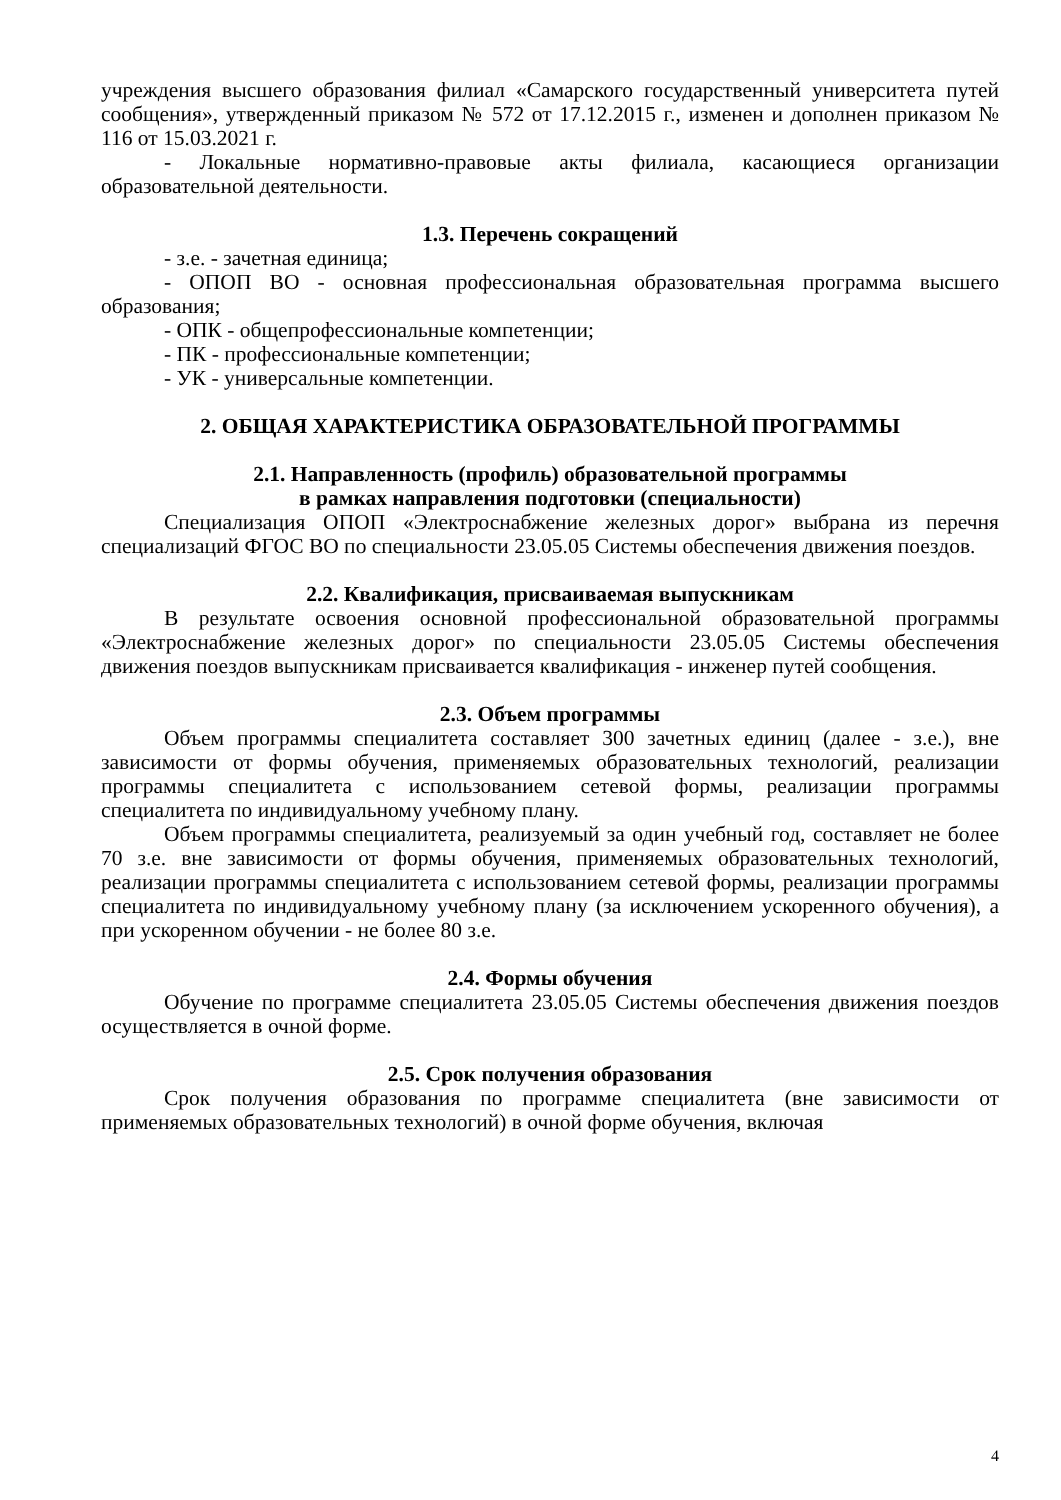учреждения высшего образования филиал «Самарского государственный университета путей сообщения», утвержденный приказом № 572 от 17.12.2015 г., изменен и дополнен приказом № 116 от 15.03.2021 г.
- Локальные нормативно-правовые акты филиала, касающиеся организации образовательной деятельности.
1.3. Перечень сокращений
- з.е. - зачетная единица;
- ОПОП ВО - основная профессиональная образовательная программа высшего образования;
- ОПК - общепрофессиональные компетенции;
- ПК - профессиональные компетенции;
- УК - универсальные компетенции.
2. ОБЩАЯ ХАРАКТЕРИСТИКА ОБРАЗОВАТЕЛЬНОЙ ПРОГРАММЫ
2.1. Направленность (профиль) образовательной программы
в рамках направления подготовки (специальности)
Специализация ОПОП «Электроснабжение железных дорог» выбрана из перечня специализаций ФГОС ВО по специальности 23.05.05 Системы обеспечения движения поездов.
2.2. Квалификация, присваиваемая выпускникам
В результате освоения основной профессиональной образовательной программы «Электроснабжение железных дорог» по специальности 23.05.05 Системы обеспечения движения поездов выпускникам присваивается квалификация - инженер путей сообщения.
2.3. Объем программы
Объем программы специалитета составляет 300 зачетных единиц (далее - з.е.), вне зависимости от формы обучения, применяемых образовательных технологий, реализации программы специалитета с использованием сетевой формы, реализации программы специалитета по индивидуальному учебному плану.
Объем программы специалитета, реализуемый за один учебный год, составляет не более 70 з.е. вне зависимости от формы обучения, применяемых образовательных технологий, реализации программы специалитета с использованием сетевой формы, реализации программы специалитета по индивидуальному учебному плану (за исключением ускоренного обучения), а при ускоренном обучении - не более 80 з.е.
2.4. Формы обучения
Обучение по программе специалитета 23.05.05 Системы обеспечения движения поездов осуществляется в очной форме.
2.5. Срок получения образования
Срок получения образования по программе специалитета (вне зависимости от применяемых образовательных технологий) в очной форме обучения, включая
4